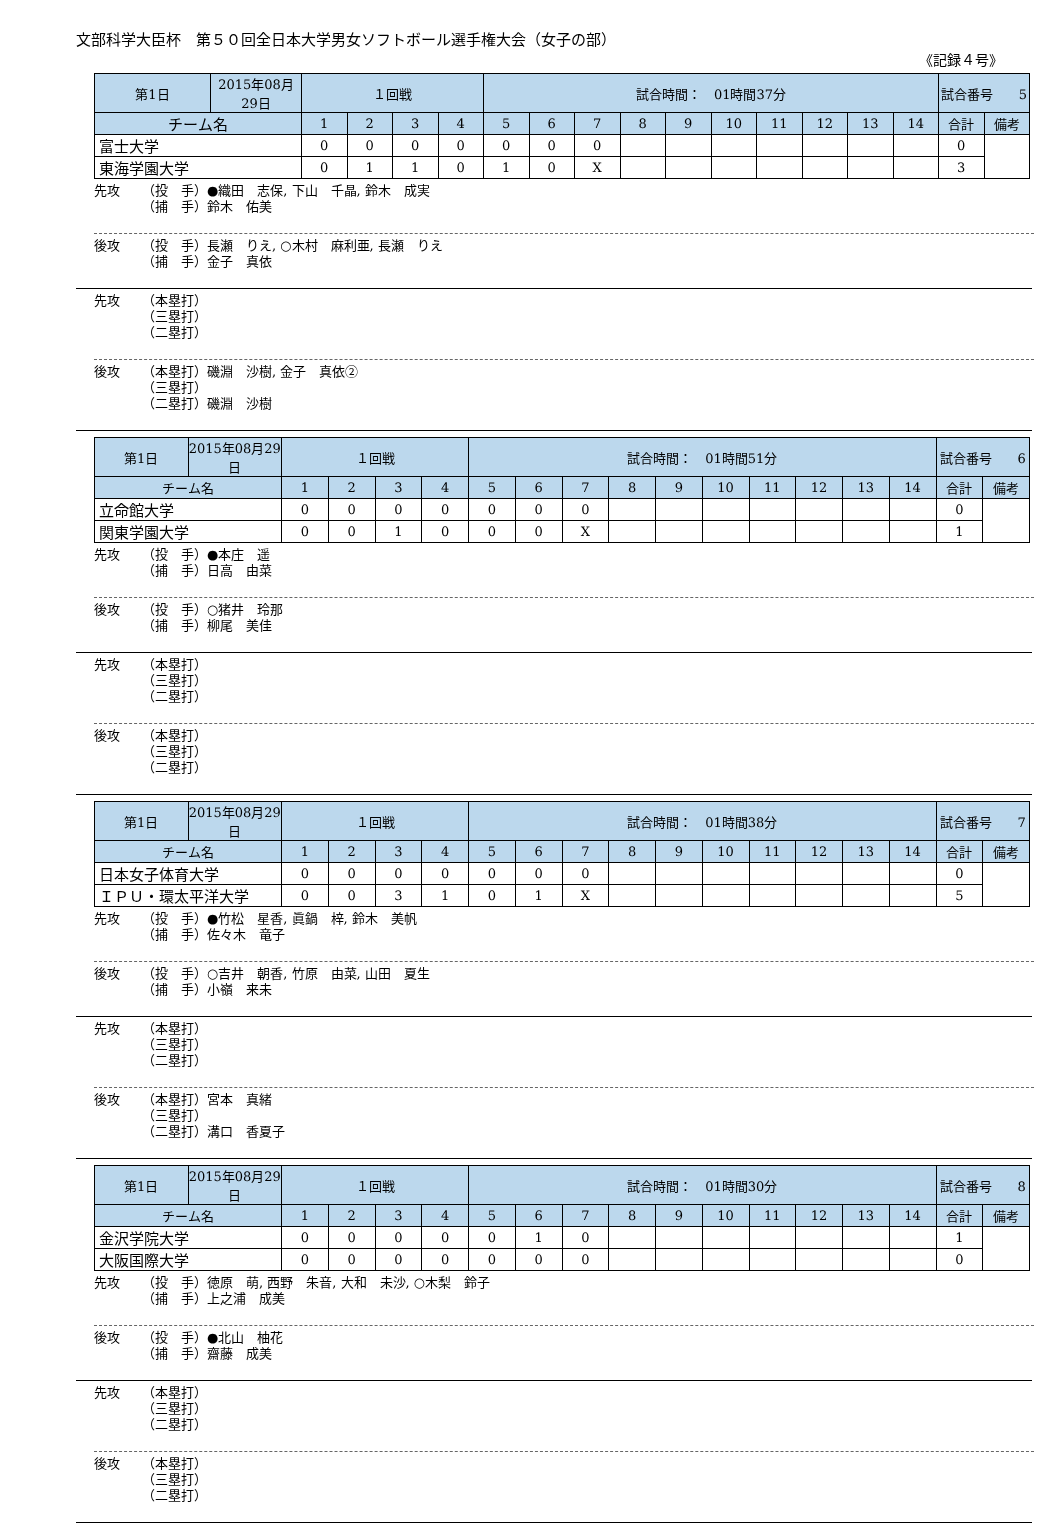文部科学大臣杯　第５０回全日本大学男女ソフトボール選手権大会（女子の部）
《記録４号》
| 第1日 | 2015年08月29日 | １回戦 | | | | 試合時間： 01時間37分 | | | | | | | | | | 試合番号 5 | |
| チーム名 | | 1 | 2 | 3 | 4 | 5 | 6 | 7 | 8 | 9 | 10 | 11 | 12 | 13 | 14 | 合計 | 備考 |
| 富士大学 | | 0 | 0 | 0 | 0 | 0 | 0 | 0 | | | | | | | | 0 | |
| 東海学園大学 | | 0 | 1 | 1 | 0 | 1 | 0 | X | | | | | | | | 3 | |
先攻 （投　手）●織田　志保, 下山　千晶, 鈴木　成実
（捕　手）鈴木　佑美
後攻 （投　手）長瀬　りえ, ○木村　麻利亜, 長瀬　りえ
（捕　手）金子　真依
先攻 （本塁打）
（三塁打）
（二塁打）
後攻 （本塁打）磯淵　沙樹, 金子　真依②
（三塁打）
（二塁打）磯淵　沙樹
| 第1日 | 2015年08月29日 | １回戦 | | | | 試合時間： 01時間51分 | | | | | | | | | | 試合番号 6 | |
| チーム名 | | 1 | 2 | 3 | 4 | 5 | 6 | 7 | 8 | 9 | 10 | 11 | 12 | 13 | 14 | 合計 | 備考 |
| 立命館大学 | | 0 | 0 | 0 | 0 | 0 | 0 | 0 | | | | | | | | 0 | |
| 関東学園大学 | | 0 | 0 | 1 | 0 | 0 | 0 | X | | | | | | | | 1 | |
先攻 （投　手）●本庄　遥
（捕　手）日高　由菜
後攻 （投　手）○猪井　玲那
（捕　手）柳尾　美佳
先攻 （本塁打）
（三塁打）
（二塁打）
後攻 （本塁打）
（三塁打）
（二塁打）
| 第1日 | 2015年08月29日 | １回戦 | | | | 試合時間： 01時間38分 | | | | | | | | | | 試合番号 7 | |
| チーム名 | | 1 | 2 | 3 | 4 | 5 | 6 | 7 | 8 | 9 | 10 | 11 | 12 | 13 | 14 | 合計 | 備考 |
| 日本女子体育大学 | | 0 | 0 | 0 | 0 | 0 | 0 | 0 | | | | | | | | 0 | |
| ＩＰＵ・環太平洋大学 | | 0 | 0 | 3 | 1 | 0 | 1 | X | | | | | | | | 5 | |
先攻 （投　手）●竹松　星香, 眞鍋　梓, 鈴木　美帆
（捕　手）佐々木　竜子
後攻 （投　手）○吉井　朝香, 竹原　由菜, 山田　夏生
（捕　手）小嶺　来未
先攻 （本塁打）
（三塁打）
（二塁打）
後攻 （本塁打）宮本　真緒
（三塁打）
（二塁打）溝口　香夏子
| 第1日 | 2015年08月29日 | １回戦 | | | | 試合時間： 01時間30分 | | | | | | | | | | 試合番号 8 | |
| チーム名 | | 1 | 2 | 3 | 4 | 5 | 6 | 7 | 8 | 9 | 10 | 11 | 12 | 13 | 14 | 合計 | 備考 |
| 金沢学院大学 | | 0 | 0 | 0 | 0 | 0 | 1 | 0 | | | | | | | | 1 | |
| 大阪国際大学 | | 0 | 0 | 0 | 0 | 0 | 0 | 0 | | | | | | | | 0 | |
先攻 （投　手）徳原　萌, 西野　朱音, 大和　未沙, ○木梨　鈴子
（捕　手）上之浦　成美
後攻 （投　手）●北山　柚花
（捕　手）齋藤　成美
先攻 （本塁打）
（三塁打）
（二塁打）
後攻 （本塁打）
（三塁打）
（二塁打）